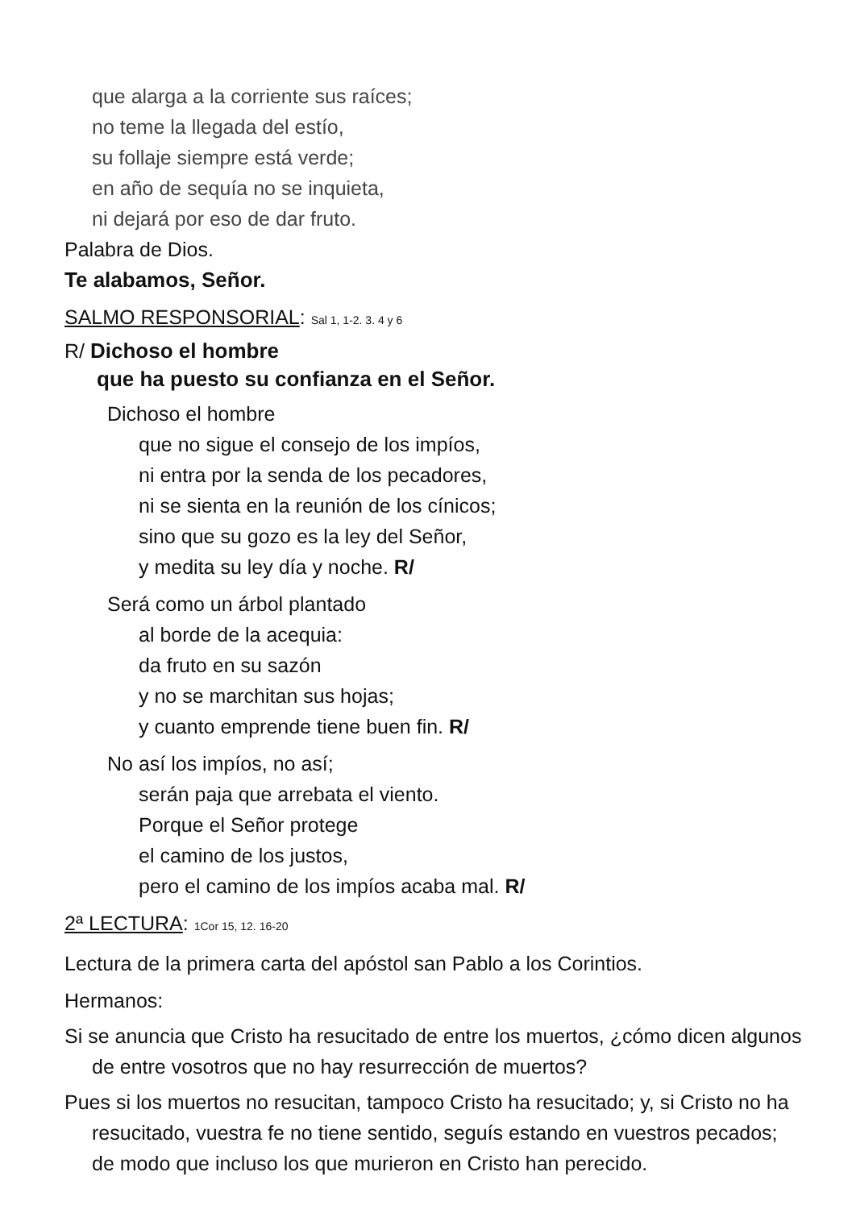que alarga a la corriente sus raíces;
no teme la llegada del estío,
su follaje siempre está verde;
en año de sequía no se inquieta,
ni dejará por eso de dar fruto.
Palabra de Dios.
Te alabamos, Señor.
SALMO RESPONSORIAL: Sal 1, 1-2. 3. 4 y 6
R/ Dichoso el hombre
que ha puesto su confianza en el Señor.
Dichoso el hombre
que no sigue el consejo de los impíos,
ni entra por la senda de los pecadores,
ni se sienta en la reunión de los cínicos;
sino que su gozo es la ley del Señor,
y medita su ley día y noche. R/
Será como un árbol plantado
al borde de la acequia:
da fruto en su sazón
y no se marchitan sus hojas;
y cuanto emprende tiene buen fin. R/
No así los impíos, no así;
serán paja que arrebata el viento.
Porque el Señor protege
el camino de los justos,
pero el camino de los impíos acaba mal. R/
2ª LECTURA: 1Cor 15, 12. 16-20
Lectura de la primera carta del apóstol san Pablo a los Corintios.
Hermanos:
Si se anuncia que Cristo ha resucitado de entre los muertos, ¿cómo dicen algunos de entre vosotros que no hay resurrección de muertos?
Pues si los muertos no resucitan, tampoco Cristo ha resucitado; y, si Cristo no ha resucitado, vuestra fe no tiene sentido, seguís estando en vuestros pecados; de modo que incluso los que murieron en Cristo han perecido.